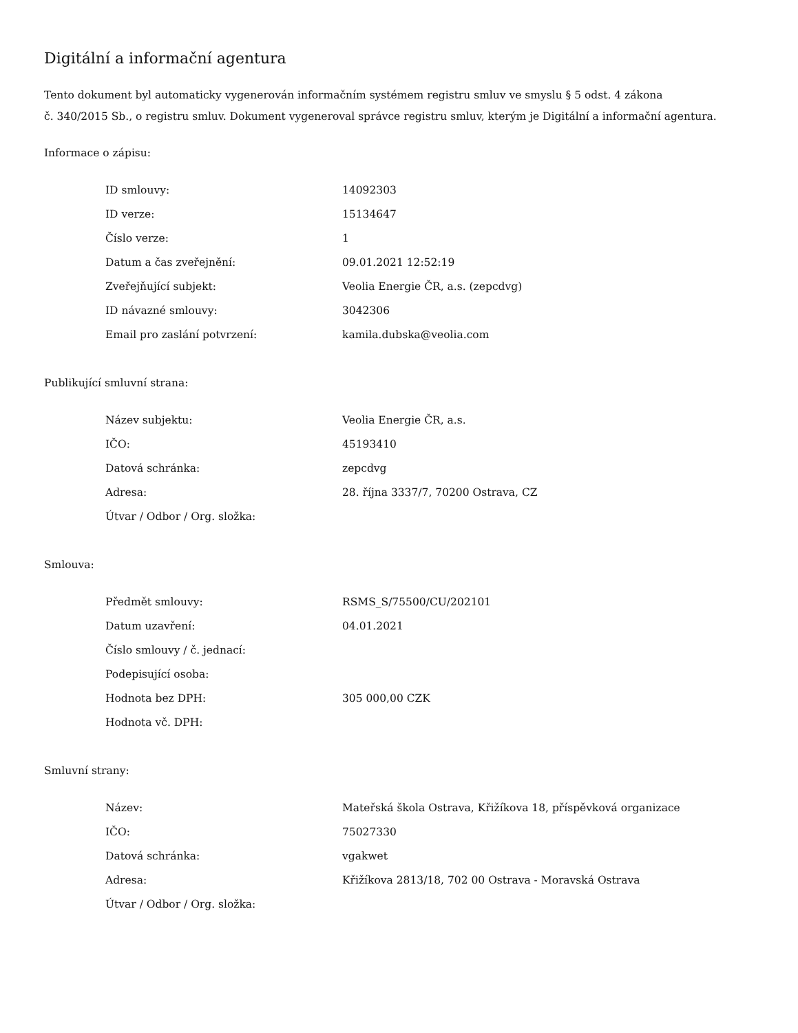Digitální a informační agentura
Tento dokument byl automaticky vygenerován informačním systémem registru smluv ve smyslu § 5 odst. 4 zákona
č. 340/2015 Sb., o registru smluv. Dokument vygeneroval správce registru smluv, kterým je Digitální a informační agentura.
Informace o zápisu:
| ID smlouvy: | 14092303 |
| ID verze: | 15134647 |
| Číslo verze: | 1 |
| Datum a čas zveřejnění: | 09.01.2021 12:52:19 |
| Zveřejňující subjekt: | Veolia Energie ČR, a.s. (zepcdvg) |
| ID návazné smlouvy: | 3042306 |
| Email pro zaslání potvrzení: | kamila.dubska@veolia.com |
Publikující smluvní strana:
| Název subjektu: | Veolia Energie ČR, a.s. |
| IČO: | 45193410 |
| Datová schránka: | zepcdvg |
| Adresa: | 28. října 3337/7, 70200 Ostrava, CZ |
| Útvar / Odbor / Org. složka: | |
Smlouva:
| Předmět smlouvy: | RSMS_S/75500/CU/202101 |
| Datum uzavření: | 04.01.2021 |
| Číslo smlouvy / č. jednací: | |
| Podepisující osoba: | |
| Hodnota bez DPH: | 305 000,00 CZK |
| Hodnota vč. DPH: | |
Smluvní strany:
| Název: | Mateřská škola Ostrava, Křižíkova 18, příspěvková organizace |
| IČO: | 75027330 |
| Datová schránka: | vgakwet |
| Adresa: | Křižíkova 2813/18, 702 00 Ostrava - Moravská Ostrava |
| Útvar / Odbor / Org. složka: | |